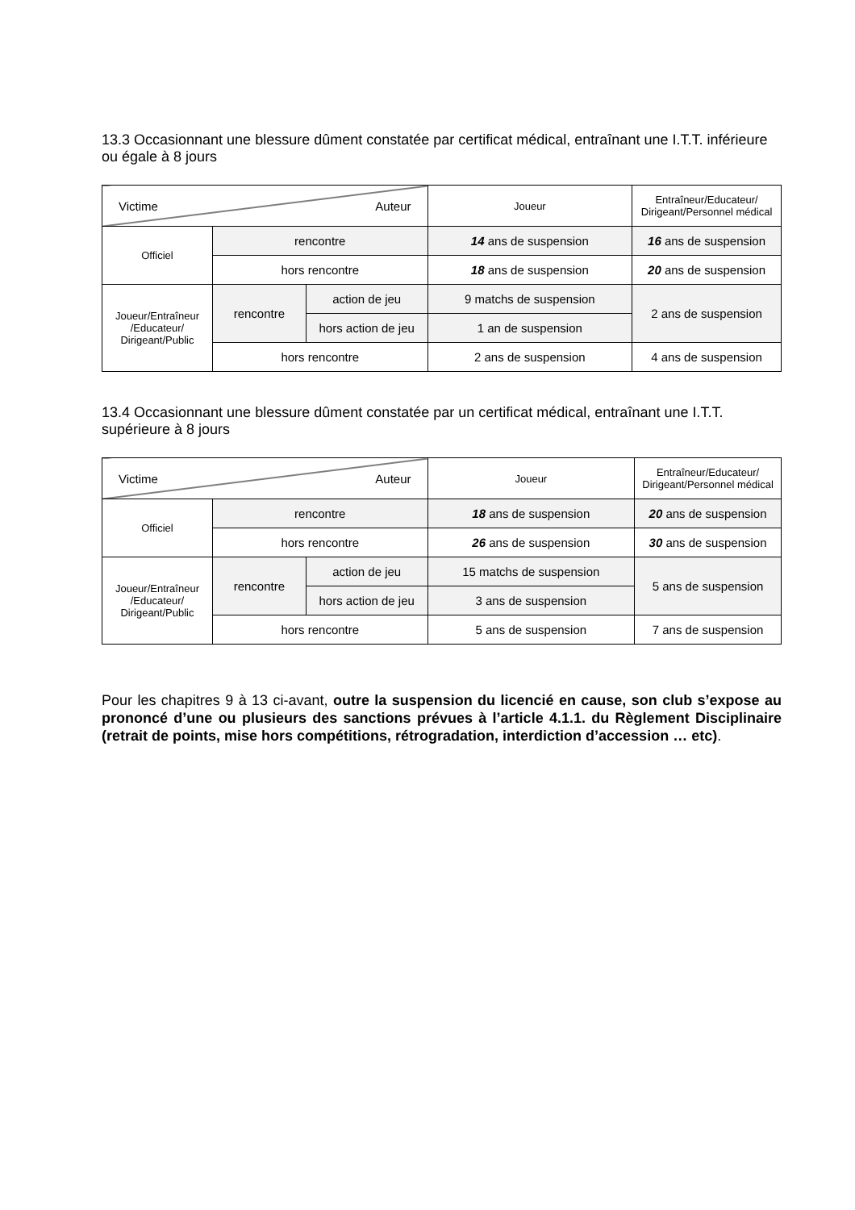13.3 Occasionnant une blessure dûment constatée par certificat médical, entraînant une I.T.T. inférieure ou égale à 8 jours
| Victime Auteur | | | Joueur | Entraîneur/Educateur/ Dirigeant/Personnel médical |
| Officiel | rencontre | | 14 ans de suspension | 16 ans de suspension |
| | hors rencontre | | 18 ans de suspension | 20 ans de suspension |
| Joueur/Entraîneur /Educateur/ Dirigeant/Public | rencontre | action de jeu | 9 matchs de suspension | 2 ans de suspension |
| | | hors action de jeu | 1 an de suspension | |
| | hors rencontre | | 2 ans de suspension | 4 ans de suspension |
13.4 Occasionnant une blessure dûment constatée par un certificat médical, entraînant une I.T.T. supérieure à 8 jours
| Victime Auteur | | | Joueur | Entraîneur/Educateur/ Dirigeant/Personnel médical |
| Officiel | rencontre | | 18 ans de suspension | 20 ans de suspension |
| | hors rencontre | | 26 ans de suspension | 30 ans de suspension |
| Joueur/Entraîneur /Educateur/ Dirigeant/Public | rencontre | action de jeu | 15 matchs de suspension | 5 ans de suspension |
| | | hors action de jeu | 3 ans de suspension | |
| | hors rencontre | | 5 ans de suspension | 7 ans de suspension |
Pour les chapitres 9 à 13 ci-avant, outre la suspension du licencié en cause, son club s’expose au prononcé d’une ou plusieurs des sanctions prévues à l’article 4.1.1. du Règlement Disciplinaire (retrait de points, mise hors compétitions, rétrogradation, interdiction d’accession … etc).